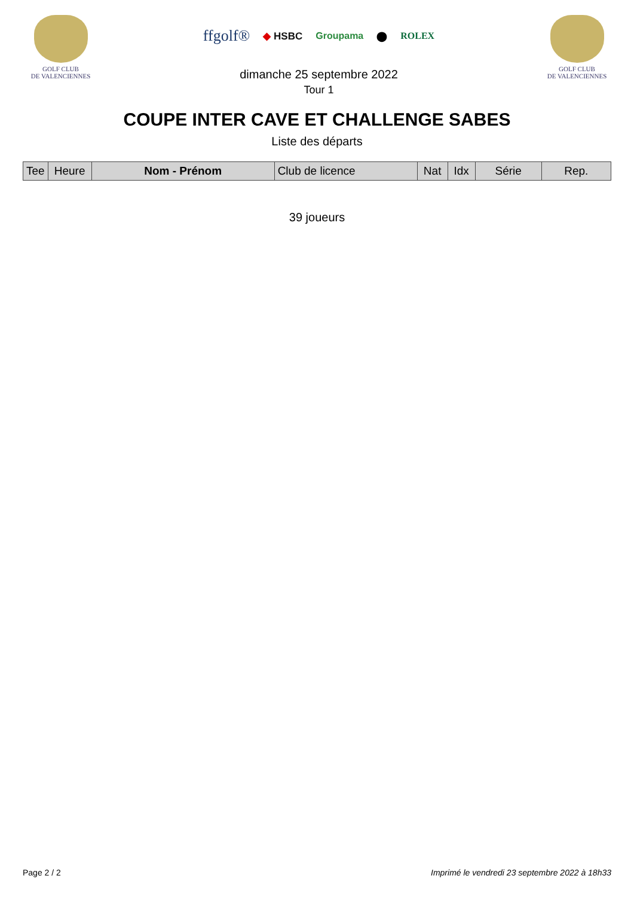GOLF CLUB
DE VALENCIENNES
ffgolf® ◆ HSBC Groupama ⬤ ROLEX
dimanche 25 septembre 2022
Tour 1
GOLF CLUB
DE VALENCIENNES
COUPE INTER CAVE ET CHALLENGE SABES
Liste des départs
| Tee | Heure | Nom - Prénom | Club de licence | Nat | Idx | Série | Rep. |
| --- | --- | --- | --- | --- | --- | --- | --- |
39 joueurs
Page 2 / 2 Imprimé le vendredi 23 septembre 2022 à 18h33